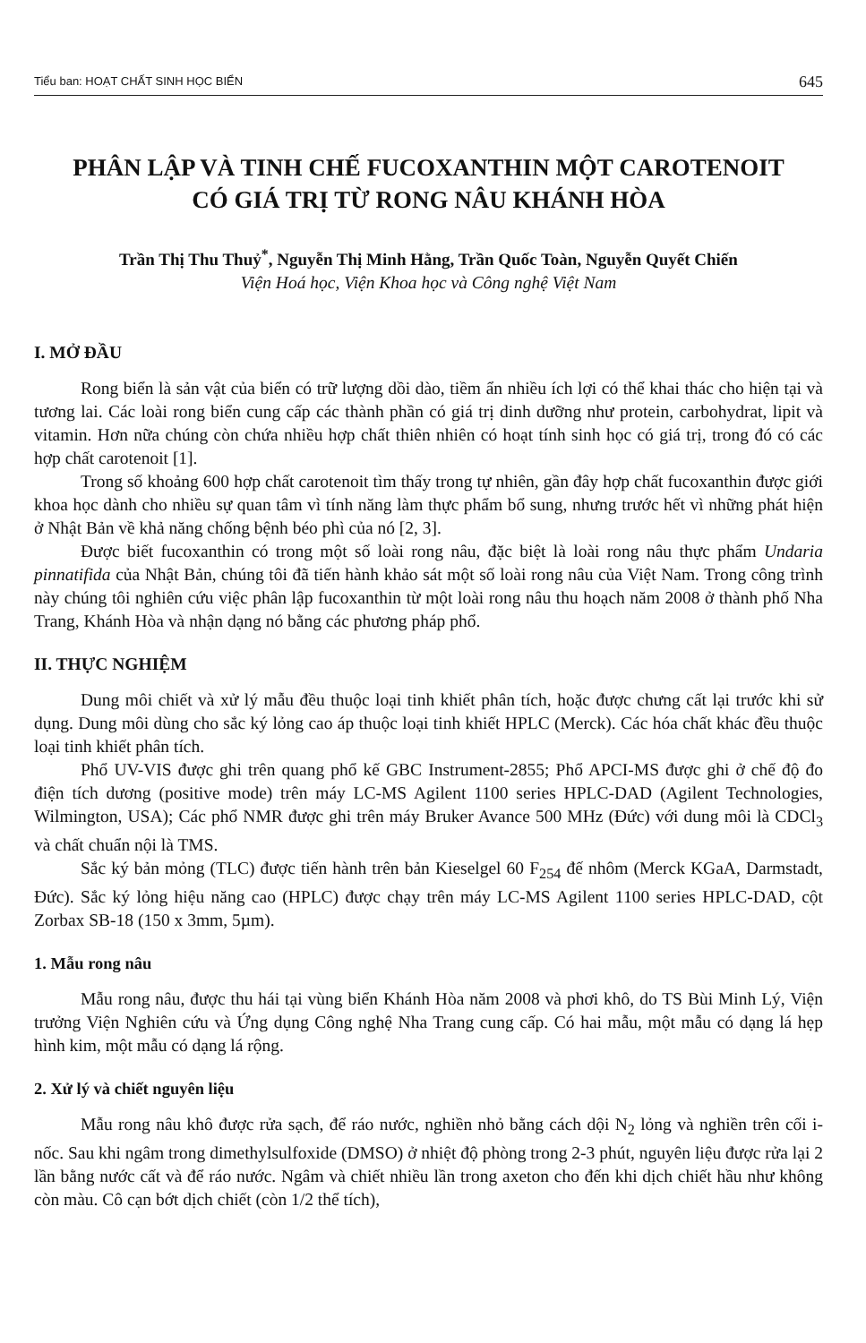Tiểu ban: HOẠT CHẤT SINH HỌC BIỂN 645
PHÂN LẬP VÀ TINH CHẾ FUCOXANTHIN MỘT CAROTENOIT
CÓ GIÁ TRỊ TỪ RONG NÂU KHÁNH HÒA
Trần Thị Thu Thuỷ<sup>*</sup>, Nguyễn Thị Minh Hằng, Trần Quốc Toàn, Nguyễn Quyết Chiến
Viện Hoá học, Viện Khoa học và Công nghệ Việt Nam
I. MỞ ĐẦU
Rong biển là sản vật của biển có trữ lượng dồi dào, tiềm ẩn nhiều ích lợi có thể khai thác cho hiện tại và tương lai. Các loài rong biển cung cấp các thành phần có giá trị dinh dưỡng như protein, carbohydrat, lipit và vitamin. Hơn nữa chúng còn chứa nhiều hợp chất thiên nhiên có hoạt tính sinh học có giá trị, trong đó có các hợp chất carotenoit [1].
Trong số khoảng 600 hợp chất carotenoit tìm thấy trong tự nhiên, gần đây hợp chất fucoxanthin được giới khoa học dành cho nhiều sự quan tâm vì tính năng làm thực phẩm bổ sung, nhưng trước hết vì những phát hiện ở Nhật Bản về khả năng chống bệnh béo phì của nó [2, 3].
Được biết fucoxanthin có trong một số loài rong nâu, đặc biệt là loài rong nâu thực phẩm Undaria pinnatifida của Nhật Bản, chúng tôi đã tiến hành khảo sát một số loài rong nâu của Việt Nam. Trong công trình này chúng tôi nghiên cứu việc phân lập fucoxanthin từ một loài rong nâu thu hoạch năm 2008 ở thành phố Nha Trang, Khánh Hòa và nhận dạng nó bằng các phương pháp phổ.
II. THỰC NGHIỆM
Dung môi chiết và xử lý mẫu đều thuộc loại tinh khiết phân tích, hoặc được chưng cất lại trước khi sử dụng. Dung môi dùng cho sắc ký lỏng cao áp thuộc loại tinh khiết HPLC (Merck). Các hóa chất khác đều thuộc loại tinh khiết phân tích.
Phổ UV-VIS được ghi trên quang phổ kế GBC Instrument-2855; Phổ APCI-MS được ghi ở chế độ đo điện tích dương (positive mode) trên máy LC-MS Agilent 1100 series HPLC-DAD (Agilent Technologies, Wilmington, USA); Các phổ NMR được ghi trên máy Bruker Avance 500 MHz (Đức) với dung môi là CDCl<sub>3</sub> và chất chuẩn nội là TMS.
Sắc ký bản mỏng (TLC) được tiến hành trên bản Kieselgel 60 F<sub>254</sub> đế nhôm (Merck KGaA, Darmstadt, Đức). Sắc ký lỏng hiệu năng cao (HPLC) được chạy trên máy LC-MS Agilent 1100 series HPLC-DAD, cột Zorbax SB-18 (150 x 3mm, 5µm).
1. Mẫu rong nâu
Mẫu rong nâu, được thu hái tại vùng biển Khánh Hòa năm 2008 và phơi khô, do TS Bùi Minh Lý, Viện trưởng Viện Nghiên cứu và Ứng dụng Công nghệ Nha Trang cung cấp. Có hai mẫu, một mẫu có dạng lá hẹp hình kim, một mẫu có dạng lá rộng.
2. Xử lý và chiết nguyên liệu
Mẫu rong nâu khô được rửa sạch, để ráo nước, nghiền nhỏ bằng cách dội N<sub>2</sub> lỏng và nghiền trên cối i-nốc. Sau khi ngâm trong dimethylsulfoxide (DMSO) ở nhiệt độ phòng trong 2-3 phút, nguyên liệu được rửa lại 2 lần bằng nước cất và để ráo nước. Ngâm và chiết nhiều lần trong axeton cho đến khi dịch chiết hầu như không còn màu. Cô cạn bớt dịch chiết (còn 1/2 thể tích),